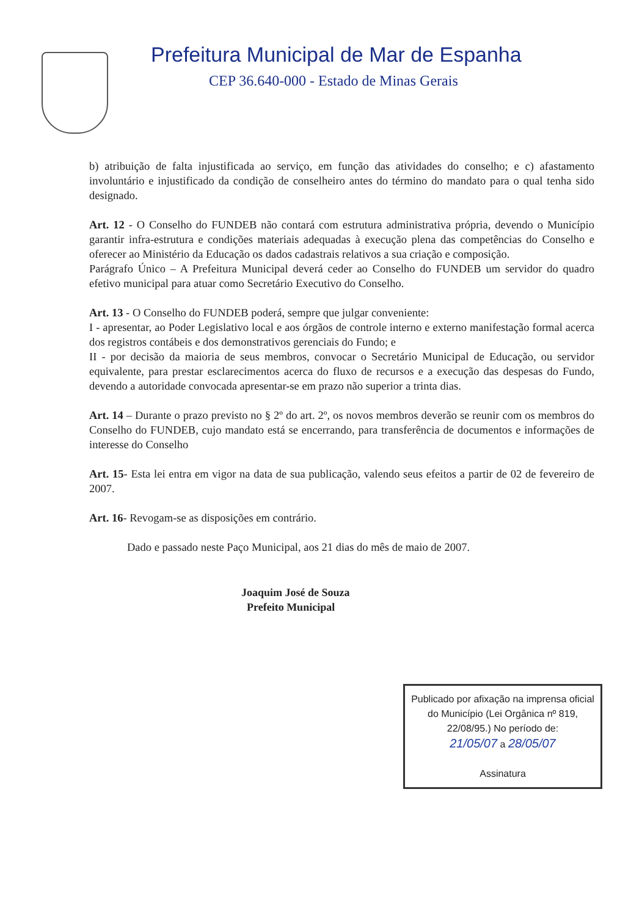Prefeitura Municipal de Mar de Espanha
CEP 36.640-000 - Estado de Minas Gerais
b) atribuição de falta injustificada ao serviço, em função das atividades do conselho; e c) afastamento involuntário e injustificado da condição de conselheiro antes do término do mandato para o qual tenha sido designado.
Art. 12 - O Conselho do FUNDEB não contará com estrutura administrativa própria, devendo o Município garantir infra-estrutura e condições materiais adequadas à execução plena das competências do Conselho e oferecer ao Ministério da Educação os dados cadastrais relativos a sua criação e composição.
Parágrafo Único – A Prefeitura Municipal deverá ceder ao Conselho do FUNDEB um servidor do quadro efetivo municipal para atuar como Secretário Executivo do Conselho.
Art. 13 - O Conselho do FUNDEB poderá, sempre que julgar conveniente:
I - apresentar, ao Poder Legislativo local e aos órgãos de controle interno e externo manifestação formal acerca dos registros contábeis e dos demonstrativos gerenciais do Fundo; e
II - por decisão da maioria de seus membros, convocar o Secretário Municipal de Educação, ou servidor equivalente, para prestar esclarecimentos acerca do fluxo de recursos e a execução das despesas do Fundo, devendo a autoridade convocada apresentar-se em prazo não superior a trinta dias.
Art. 14 – Durante o prazo previsto no § 2º do art. 2º, os novos membros deverão se reunir com os membros do Conselho do FUNDEB, cujo mandato está se encerrando, para transferência de documentos e informações de interesse do Conselho
Art. 15- Esta lei entra em vigor na data de sua publicação, valendo seus efeitos a partir de 02 de fevereiro de 2007.
Art. 16- Revogam-se as disposições em contrário.
Dado e passado neste Paço Municipal, aos 21 dias do mês de maio de 2007.
Joaquim José de Souza
Prefeito Municipal
Publicado por afixação na imprensa oficial do Município (Lei Orgânica nº 819, 22/08/95.) No período de:
21/05/07 a 28/05/07
Assinatura